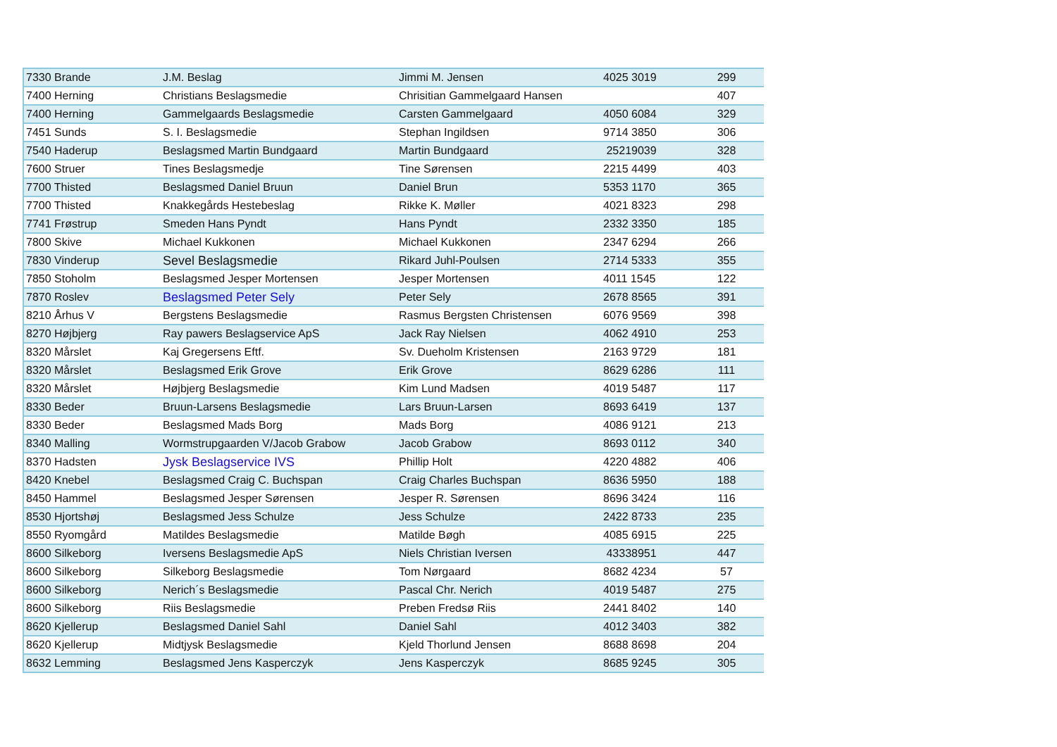| 7330 Brande | J.M. Beslag | Jimmi M. Jensen | 4025 3019 | 299 |
| 7400 Herning | Christians Beslagsmedie | Chrisitian Gammelgaard Hansen | | 407 |
| 7400 Herning | Gammelgaards Beslagsmedie | Carsten Gammelgaard | 4050 6084 | 329 |
| 7451 Sunds | S. I. Beslagsmedie | Stephan Ingildsen | 9714 3850 | 306 |
| 7540 Haderup | Beslagsmed Martin Bundgaard | Martin Bundgaard | 25219039 | 328 |
| 7600 Struer | Tines Beslagsmedje | Tine Sørensen | 2215 4499 | 403 |
| 7700 Thisted | Beslagsmed Daniel Bruun | Daniel Brun | 5353 1170 | 365 |
| 7700 Thisted | Knakkegårds Hestebeslag | Rikke K. Møller | 4021 8323 | 298 |
| 7741 Frøstrup | Smeden Hans Pyndt | Hans Pyndt | 2332 3350 | 185 |
| 7800 Skive | Michael Kukkonen | Michael Kukkonen | 2347 6294 | 266 |
| 7830 Vinderup | Sevel Beslagsmedie | Rikard Juhl-Poulsen | 2714 5333 | 355 |
| 7850 Stoholm | Beslagsmed Jesper Mortensen | Jesper Mortensen | 4011 1545 | 122 |
| 7870 Roslev | Beslagsmed Peter Sely | Peter Sely | 2678 8565 | 391 |
| 8210 Århus V | Bergstens Beslagsmedie | Rasmus Bergsten Christensen | 6076 9569 | 398 |
| 8270 Højbjerg | Ray pawers Beslagservice ApS | Jack Ray Nielsen | 4062 4910 | 253 |
| 8320 Mårslet | Kaj Gregersens Eftf. | Sv. Dueholm Kristensen | 2163 9729 | 181 |
| 8320 Mårslet | Beslagsmed Erik Grove | Erik Grove | 8629 6286 | 111 |
| 8320 Mårslet | Højbjerg Beslagsmedie | Kim Lund Madsen | 4019 5487 | 117 |
| 8330 Beder | Bruun-Larsens Beslagsmedie | Lars Bruun-Larsen | 8693 6419 | 137 |
| 8330 Beder | Beslagsmed Mads Borg | Mads Borg | 4086 9121 | 213 |
| 8340 Malling | Wormstrupgaarden V/Jacob Grabow | Jacob Grabow | 8693 0112 | 340 |
| 8370 Hadsten | Jysk Beslagservice IVS | Phillip Holt | 4220 4882 | 406 |
| 8420 Knebel | Beslagsmed Craig C. Buchspan | Craig Charles Buchspan | 8636 5950 | 188 |
| 8450 Hammel | Beslagsmed Jesper Sørensen | Jesper R. Sørensen | 8696 3424 | 116 |
| 8530 Hjortshøj | Beslagsmed Jess Schulze | Jess Schulze | 2422 8733 | 235 |
| 8550 Ryomgård | Matildes Beslagsmedie | Matilde Bøgh | 4085 6915 | 225 |
| 8600 Silkeborg | Iversens Beslagsmedie ApS | Niels Christian Iversen | 43338951 | 447 |
| 8600 Silkeborg | Silkeborg Beslagsmedie | Tom Nørgaard | 8682 4234 | 57 |
| 8600 Silkeborg | Nerich´s Beslagsmedie | Pascal Chr. Nerich | 4019 5487 | 275 |
| 8600 Silkeborg | Riis Beslagsmedie | Preben Fredsø Riis | 2441 8402 | 140 |
| 8620 Kjellerup | Beslagsmed Daniel Sahl | Daniel Sahl | 4012 3403 | 382 |
| 8620 Kjellerup | Midtjysk Beslagsmedie | Kjeld Thorlund Jensen | 8688 8698 | 204 |
| 8632 Lemming | Beslagsmed Jens Kasperczyk | Jens Kasperczyk | 8685 9245 | 305 |